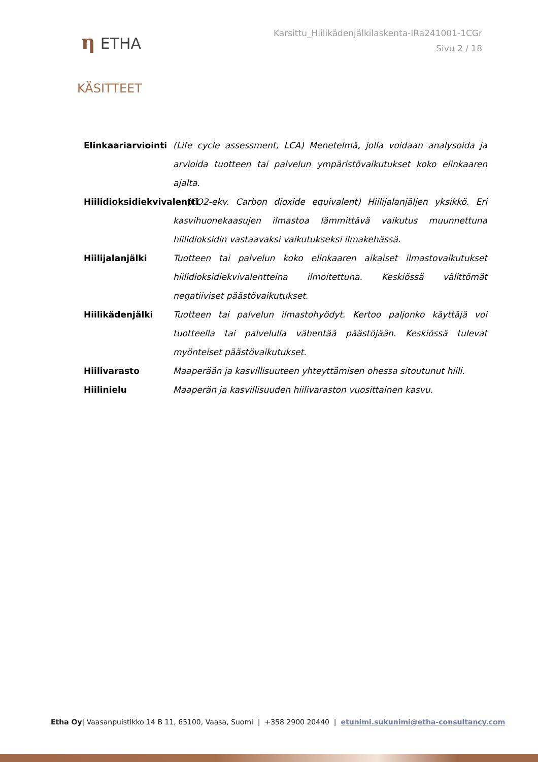η ETHA
Karsittu_Hiilikädenjälkilaskenta-IRa241001-1CGr
Sivu 2 / 18
KÄSITTEET
Elinkaariarviointi
(Life cycle assessment, LCA) Menetelmä, jolla voidaan analysoida ja arvioida tuotteen tai palvelun ympäristövaikutukset koko elinkaaren ajalta.
Hiilidioksidiekvivalentti
(CO2-ekv. Carbon dioxide equivalent) Hiilijalanjäljen yksikkö. Eri kasvihuonekaasujen ilmastoa lämmittävä vaikutus muunnettuna hiilidioksidin vastaavaksi vaikutukseksi ilmakehässä.
Hiilijalanjälki Tuotteen tai palvelun koko elinkaaren aikaiset ilmastovaikutukset hiilidioksidiekvivalentteina ilmoitettuna. Keskiössä välittömät negatiiviset päästövaikutukset.
Hiilikädenjälki Tuotteen tai palvelun ilmastohyödyt. Kertoo paljonko käyttäjä voi tuotteella tai palvelulla vähentää päästöjään. Keskiössä tulevat myönteiset päästövaikutukset.
Hiilivarasto Maaperään ja kasvillisuuteen yhteyttämisen ohessa sitoutunut hiili.
Hiilinielu Maaperän ja kasvillisuuden hiilivaraston vuosittainen kasvu.
Etha Oy| Vaasanpuistikko 14 B 11, 65100, Vaasa, Suomi | +358 2900 20440 | etunimi.sukunimi@etha-consultancy.com